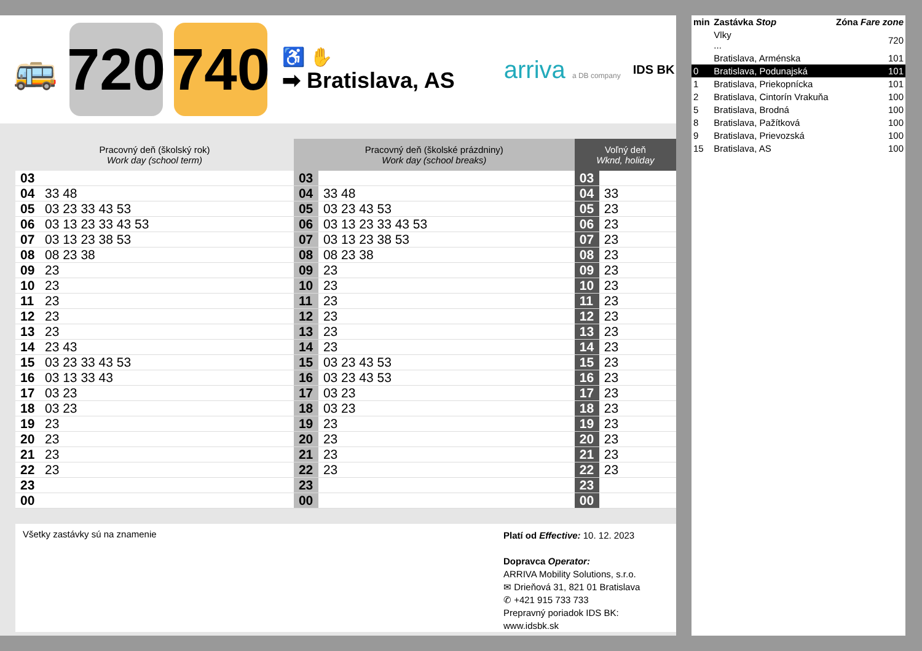🚌
720
740
♿ ✋
➡ Bratislava, AS
arriva a DB company
IDS BK
| Pracovný deň (školský rok) Work day (school term) | | Pracovný deň (školské prázdniny) Work day (school breaks) | | Voľný deň Wknd, holiday | |
| --- | --- | --- | --- | --- | --- |
| 03 | | 03 | | 03 | |
| 04 | 33 48 | 04 | 33 48 | 04 | 33 |
| 05 | 03 23 33 43 53 | 05 | 03 23 43 53 | 05 | 23 |
| 06 | 03 13 23 33 43 53 | 06 | 03 13 23 33 43 53 | 06 | 23 |
| 07 | 03 13 23 38 53 | 07 | 03 13 23 38 53 | 07 | 23 |
| 08 | 08 23 38 | 08 | 08 23 38 | 08 | 23 |
| 09 | 23 | 09 | 23 | 09 | 23 |
| 10 | 23 | 10 | 23 | 10 | 23 |
| 11 | 23 | 11 | 23 | 11 | 23 |
| 12 | 23 | 12 | 23 | 12 | 23 |
| 13 | 23 | 13 | 23 | 13 | 23 |
| 14 | 23 43 | 14 | 23 | 14 | 23 |
| 15 | 03 23 33 43 53 | 15 | 03 23 43 53 | 15 | 23 |
| 16 | 03 13 33 43 | 16 | 03 23 43 53 | 16 | 23 |
| 17 | 03 23 | 17 | 03 23 | 17 | 23 |
| 18 | 03 23 | 18 | 03 23 | 18 | 23 |
| 19 | 23 | 19 | 23 | 19 | 23 |
| 20 | 23 | 20 | 23 | 20 | 23 |
| 21 | 23 | 21 | 23 | 21 | 23 |
| 22 | 23 | 22 | 23 | 22 | 23 |
| 23 | | 23 | | 23 | |
| 00 | | 00 | | 00 | |
Všetky zastávky sú na znamenie
Platí od Effective: 10. 12. 2023
Dopravca Operator:
ARRIVA Mobility Solutions, s.r.o.
✉ Drieňová 31, 821 01 Bratislava
✆ +421 915 733 733
Prepravný poriadok IDS BK:
www.idsbk.sk
| min | Zastávka Stop | Zóna Fare zone |
| | Vlky ... | 720 |
| | Bratislava, Arménska | 101 |
| 0 | Bratislava, Podunajská | 101 |
| 1 | Bratislava, Priekopnícka | 101 |
| 2 | Bratislava, Cintorín Vrakuňa | 100 |
| 5 | Bratislava, Brodná | 100 |
| 8 | Bratislava, Pažítková | 100 |
| 9 | Bratislava, Prievozská | 100 |
| 15 | Bratislava, AS | 100 |